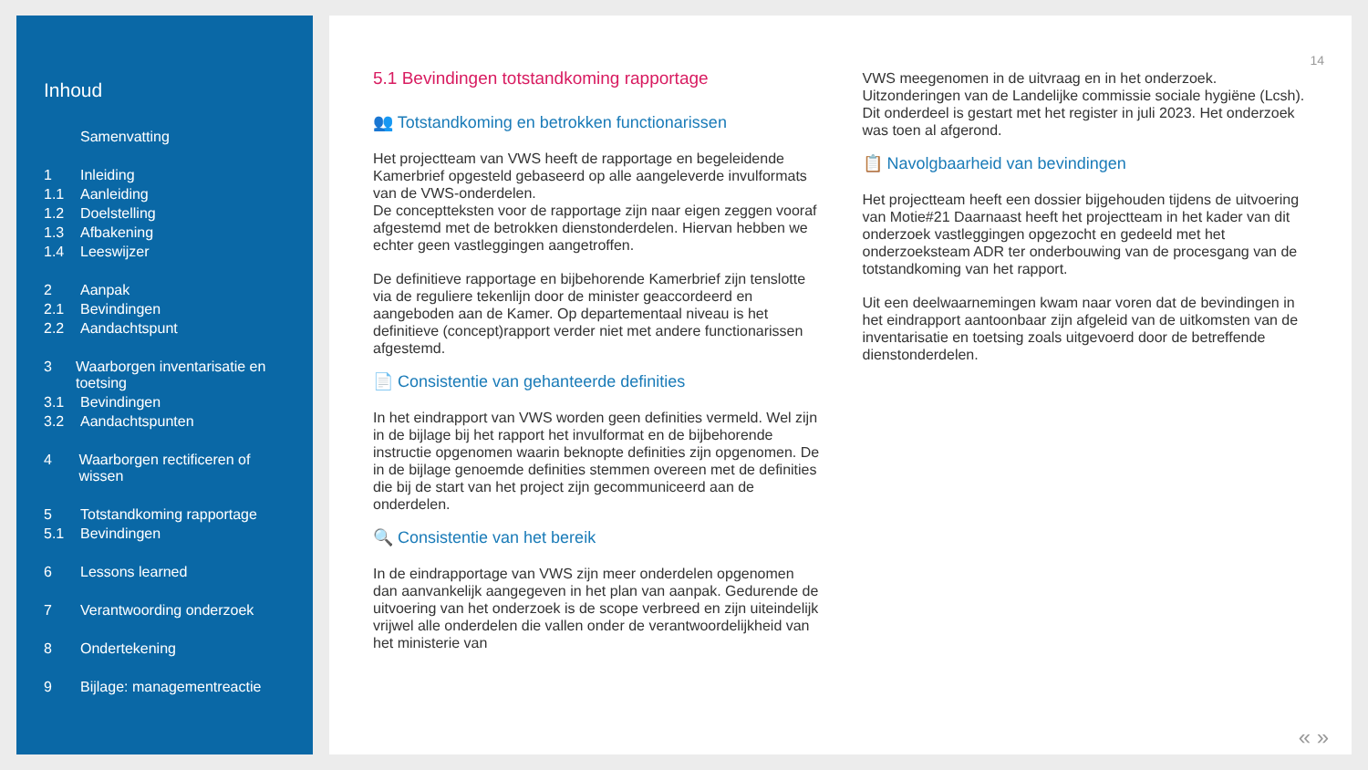Inhoud
Samenvatting
1 Inleiding
1.1 Aanleiding
1.2 Doelstelling
1.3 Afbakening
1.4 Leeswijzer
2 Aanpak
2.1 Bevindingen
2.2 Aandachtspunt
3 Waarborgen inventarisatie en toetsing
3.1 Bevindingen
3.2 Aandachtspunten
4 Waarborgen rectificeren of wissen
5 Totstandkoming rapportage
5.1 Bevindingen
6 Lessons learned
7 Verantwoording onderzoek
8 Ondertekening
9 Bijlage: managementreactie
14
5.1 Bevindingen totstandkoming rapportage
👥 Totstandkoming en betrokken functionarissen
Het projectteam van VWS heeft de rapportage en begeleidende Kamerbrief opgesteld gebaseerd op alle aangeleverde invulformats van de VWS-onderdelen.
De conceptteksten voor de rapportage zijn naar eigen zeggen vooraf afgestemd met de betrokken dienstonderdelen. Hiervan hebben we echter geen vastleggingen aangetroffen.
De definitieve rapportage en bijbehorende Kamerbrief zijn tenslotte via de reguliere tekenlijn door de minister geaccordeerd en aangeboden aan de Kamer. Op departementaal niveau is het definitieve (concept)rapport verder niet met andere functionarissen afgestemd.
📄 Consistentie van gehanteerde definities
In het eindrapport van VWS worden geen definities vermeld. Wel zijn in de bijlage bij het rapport het invulformat en de bijbehorende instructie opgenomen waarin beknopte definities zijn opgenomen. De in de bijlage genoemde definities stemmen overeen met de definities die bij de start van het project zijn gecommuniceerd aan de onderdelen.
🔍 Consistentie van het bereik
In de eindrapportage van VWS zijn meer onderdelen opgenomen dan aanvankelijk aangegeven in het plan van aanpak. Gedurende de uitvoering van het onderzoek is de scope verbreed en zijn uiteindelijk vrijwel alle onderdelen die vallen onder de verantwoordelijkheid van het ministerie van
VWS meegenomen in de uitvraag en in het onderzoek. Uitzonderingen van de Landelijke commissie sociale hygiëne (Lcsh). Dit onderdeel is gestart met het register in juli 2023. Het onderzoek was toen al afgerond.
📋 Navolgbaarheid van bevindingen
Het projectteam heeft een dossier bijgehouden tijdens de uitvoering van Motie#21 Daarnaast heeft het projectteam in het kader van dit onderzoek vastleggingen opgezocht en gedeeld met het onderzoeksteam ADR ter onderbouwing van de procesgang van de totstandkoming van het rapport.
Uit een deelwaarnemingen kwam naar voren dat de bevindingen in het eindrapport aantoonbaar zijn afgeleid van de uitkomsten van de inventarisatie en toetsing zoals uitgevoerd door de betreffende dienstonderdelen.
« »